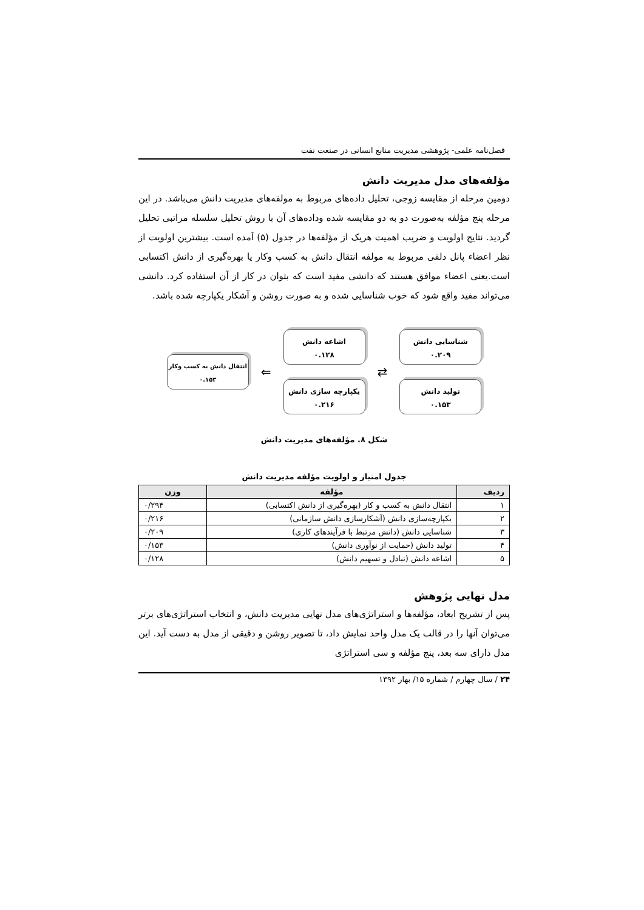فصل‌نامه علمی- پژوهشی مدیریت منابع انسانی در صنعت نفت
مؤلفه‌های مدل مدیریت دانش
دومین مرحله از مقایسه زوجی، تحلیل داده‌های مربوط به مولفه‌های مدیریت دانش می‌باشد. در این مرحله پنج مؤلفه به‌صورت دو به دو مقایسه شده وداده‌های آن با روش تحلیل سلسله مراتبی تحلیل گردید. نتایج اولویت و ضریب اهمیت هریک از مؤلفه‌ها در جدول (۵) آمده است. بیشترین اولویت از نظر اعضاء پانل دلفی مربوط به مولفه انتقال دانش به کسب وکار یا بهره‌گیری از دانش اکتسابی است.یعنی اعضاء موافق هستند که دانشی مفید است که بتوان در کار از آن استفاده کرد. دانشی می‌تواند مفید واقع شود که خوب شناسایی شده و به صورت روشن و آشکار یکپارچه شده باشد.
شناسایی دانش
۰.۲۰۹
تولید دانش
۰.۱۵۳
⇄
اشاعه دانش
۰.۱۲۸
یکپارچه سازی دانش
۰.۲۱۶
⇐
انتقال دانش به کسب وکار
۰.۱۵۳
شکل ۸. مؤلفه‌های مدیریت دانش
جدول امتیاز و اولویت مؤلفه مدیریت دانش
| ردیف | مؤلفه | وزن |
| --- | --- | --- |
| ۱ | انتقال دانش به کسب و کار (بهره‌گیری از دانش اکتسابی) | ۰/۲۹۴ |
| ۲ | یکپارچه‌سازی دانش (آشکارسازی دانش سازمانی) | ۰/۲۱۶ |
| ۳ | شناسایی دانش (دانش مرتبط با فرآیندهای کاری) | ۰/۲۰۹ |
| ۴ | تولید دانش (حمایت از نوآوری دانش) | ۰/۱۵۳ |
| ۵ | اشاعه دانش (تبادل و تسهیم دانش) | ۰/۱۲۸ |
مدل نهایی پژوهش
پس از تشریح ابعاد، مؤلفه‌ها و استراتژی‌های مدل نهایی مدیریت دانش، و انتخاب استراتژی‌های برتر می‌توان آنها را در قالب یک مدل واحد نمایش داد، تا تصویر روشن و دقیقی از مدل به دست آید. این مدل دارای سه بعد، پنج مؤلفه و سی استراتژی
۲۴ / سال چهارم / شماره ۱۵/ بهار ۱۳۹۲